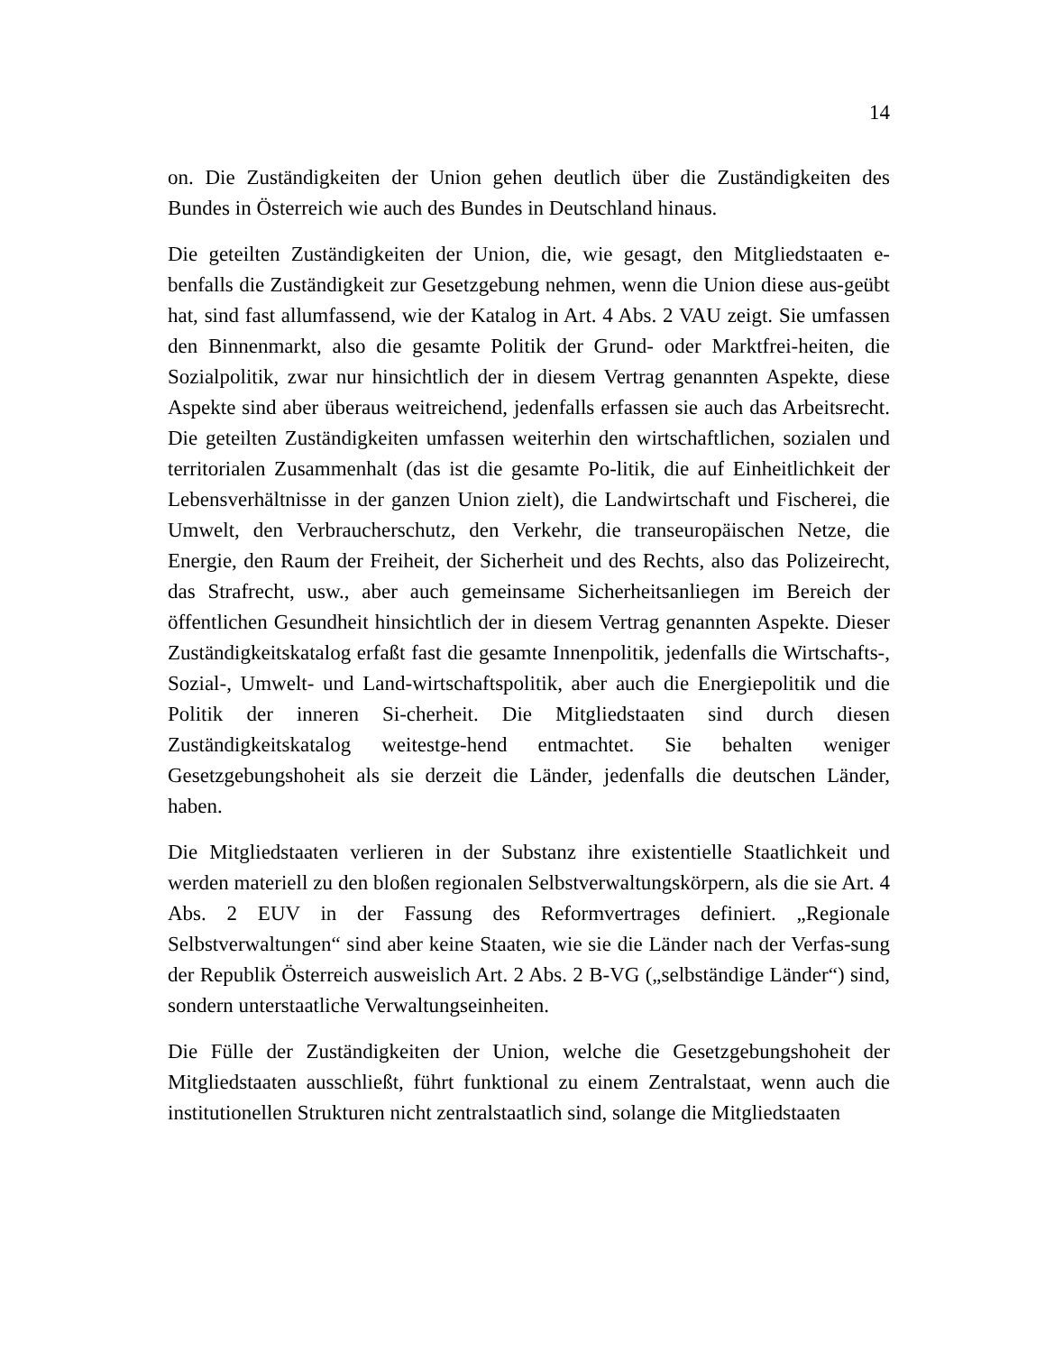14
on. Die Zuständigkeiten der Union gehen deutlich über die Zuständigkeiten des Bundes in Österreich wie auch des Bundes in Deutschland hinaus.
Die geteilten Zuständigkeiten der Union, die, wie gesagt, den Mitgliedstaaten e-benfalls die Zuständigkeit zur Gesetzgebung nehmen, wenn die Union diese aus-geübt hat, sind fast allumfassend, wie der Katalog in Art. 4 Abs. 2 VAU zeigt. Sie umfassen den Binnenmarkt, also die gesamte Politik der Grund- oder Marktfrei-heiten, die Sozialpolitik, zwar nur hinsichtlich der in diesem Vertrag genannten Aspekte, diese Aspekte sind aber überaus weitreichend, jedenfalls erfassen sie auch das Arbeitsrecht. Die geteilten Zuständigkeiten umfassen weiterhin den wirtschaftlichen, sozialen und territorialen Zusammenhalt (das ist die gesamte Po-litik, die auf Einheitlichkeit der Lebensverhältnisse in der ganzen Union zielt), die Landwirtschaft und Fischerei, die Umwelt, den Verbraucherschutz, den Verkehr, die transeuropäischen Netze, die Energie, den Raum der Freiheit, der Sicherheit und des Rechts, also das Polizeirecht, das Strafrecht, usw., aber auch gemeinsame Sicherheitsanliegen im Bereich der öffentlichen Gesundheit hinsichtlich der in diesem Vertrag genannten Aspekte. Dieser Zuständigkeitskatalog erfaßt fast die gesamte Innenpolitik, jedenfalls die Wirtschafts-, Sozial-, Umwelt- und Land-wirtschaftspolitik, aber auch die Energiepolitik und die Politik der inneren Si-cherheit. Die Mitgliedstaaten sind durch diesen Zuständigkeitskatalog weitestge-hend entmachtet. Sie behalten weniger Gesetzgebungshoheit als sie derzeit die Länder, jedenfalls die deutschen Länder, haben.
Die Mitgliedstaaten verlieren in der Substanz ihre existentielle Staatlichkeit und werden materiell zu den bloßen regionalen Selbstverwaltungskörpern, als die sie Art. 4 Abs. 2 EUV in der Fassung des Reformvertrages definiert. „Regionale Selbstverwaltungen“ sind aber keine Staaten, wie sie die Länder nach der Verfas-sung der Republik Österreich ausweislich Art. 2 Abs. 2 B-VG („selbständige Länder“) sind, sondern unterstaatliche Verwaltungseinheiten.
Die Fülle der Zuständigkeiten der Union, welche die Gesetzgebungshoheit der Mitgliedstaaten ausschließt, führt funktional zu einem Zentralstaat, wenn auch die institutionellen Strukturen nicht zentralstaatlich sind, solange die Mitgliedstaaten